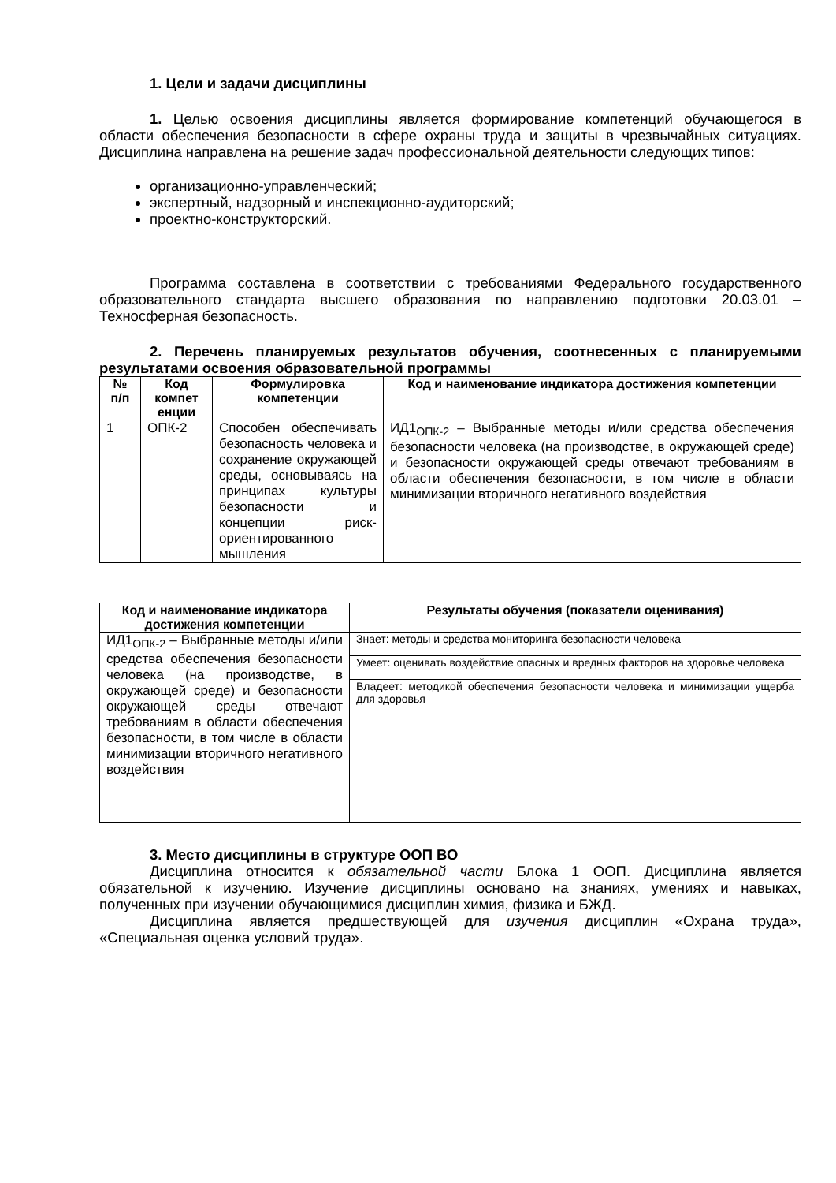1. Цели и задачи дисциплины
1. Целью освоения дисциплины является формирование компетенций обучающегося в области обеспечения безопасности в сфере охраны труда и защиты в чрезвычайных ситуациях. Дисциплина направлена на решение задач профессиональной деятельности следующих типов:
организационно-управленческий;
экспертный, надзорный и инспекционно-аудиторский;
проектно-конструкторский.
Программа составлена в соответствии с требованиями Федерального государственного образовательного стандарта высшего образования по направлению подготовки 20.03.01 – Техносферная безопасность.
2. Перечень планируемых результатов обучения, соотнесенных с планируемыми результатами освоения образовательной программы
| № п/п | Код компет енции | Формулировка компетенции | Код и наименование индикатора достижения компетенции |
| --- | --- | --- | --- |
| 1 | ОПК-2 | Способен обеспечивать безопасность человека и сохранение окружающей среды, основываясь на принципах культуры безопасности и концепции риск-ориентированного мышления | ИД1<sub>ОПК-2</sub> – Выбранные методы и/или средства обеспечения безопасности человека (на производстве, в окружающей среде) и безопасности окружающей среды отвечают требованиям в области обеспечения безопасности, в том числе в области минимизации вторичного негативного воздействия |
| Код и наименование индикатора достижения компетенции | Результаты обучения (показатели оценивания) |
| --- | --- |
| ИД1<sub>ОПК-2</sub> – Выбранные методы и/или средства обеспечения безопасности человека (на производстве, в окружающей среде) и безопасности окружающей среды отвечают требованиям в области обеспечения безопасности, в том числе в области минимизации вторичного негативного воздействия | Знает: методы и средства мониторинга безопасности человека |
| | Умеет: оценивать воздействие опасных и вредных факторов на здоровье человека |
| | Владеет: методикой обеспечения безопасности человека и минимизации ущерба для здоровья |
3. Место дисциплины в структуре ООП ВО
Дисциплина относится к обязательной части Блока 1 ООП. Дисциплина является обязательной к изучению. Изучение дисциплины основано на знаниях, умениях и навыках, полученных при изучении обучающимися дисциплин химия, физика и БЖД.
Дисциплина является предшествующей для изучения дисциплин «Охрана труда», «Специальная оценка условий труда».